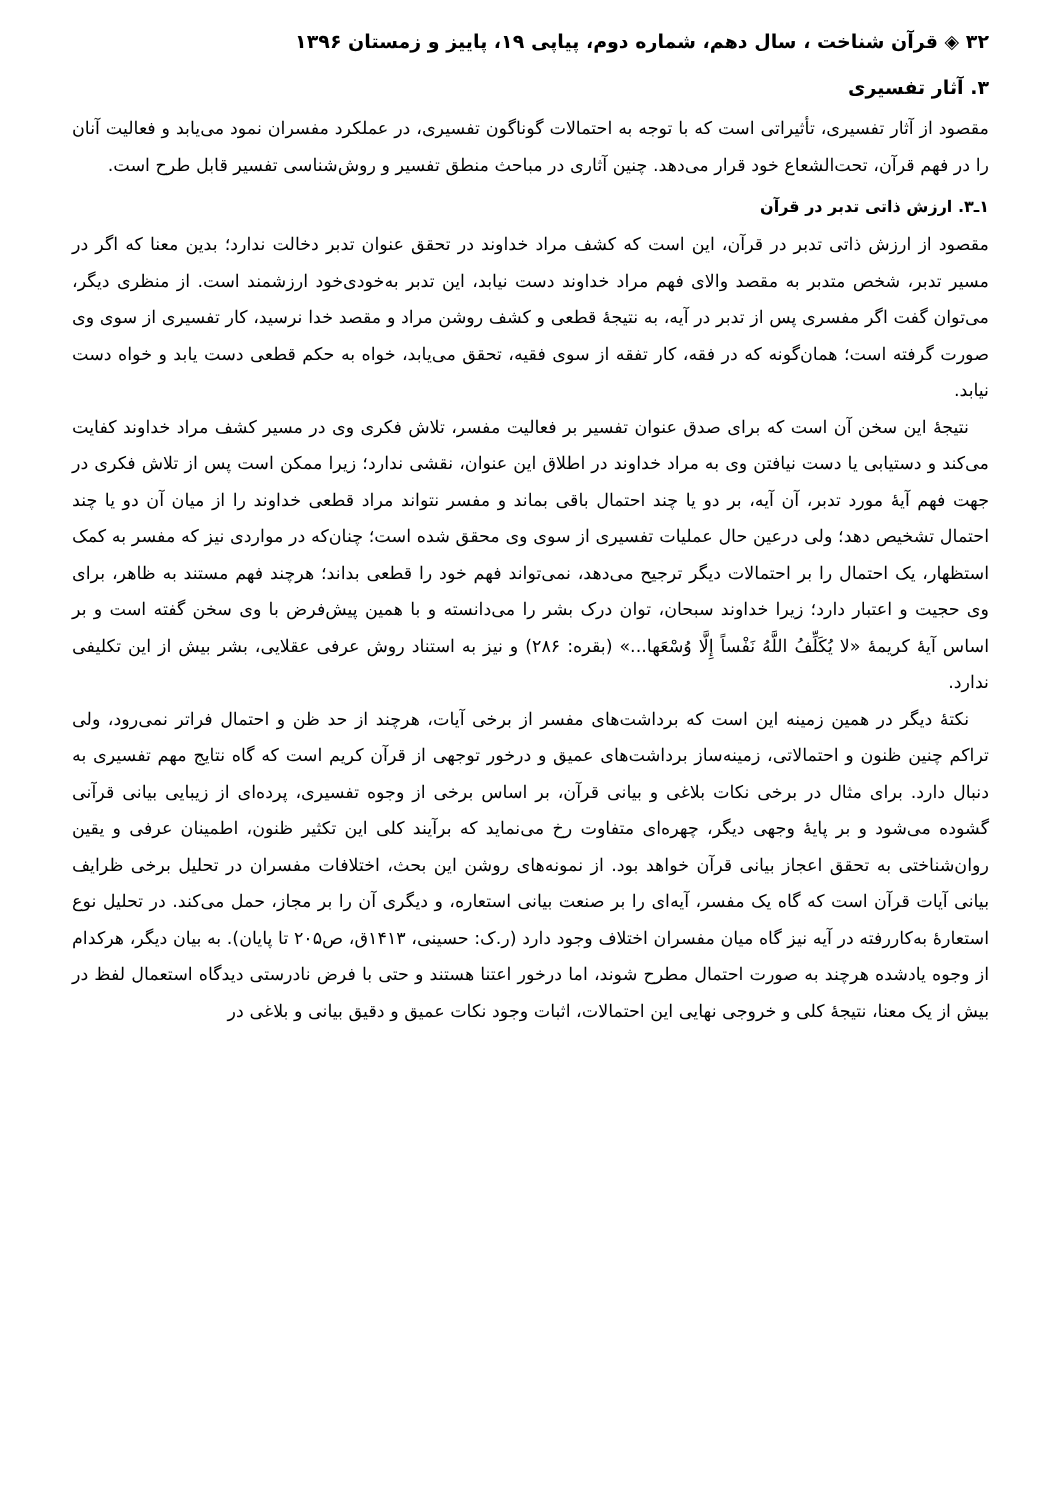۳۲ ◈ قرآن شناخت ، سال دهم، شماره دوم، پیاپی ۱۹، پاییز و زمستان ۱۳۹۶
۳. آثار تفسیری
مقصود از آثار تفسیری، تأثیراتی است که با توجه به احتمالات گوناگون تفسیری، در عملکرد مفسران نمود می‌یابد و فعالیت آنان را در فهم قرآن، تحت‌الشعاع خود قرار می‌دهد. چنین آثاری در مباحث منطق تفسیر و روش‌شناسی تفسیر قابل طرح است.
۱ـ۳. ارزش ذاتی تدبر در قرآن
مقصود از ارزش ذاتی تدبر در قرآن، این است که کشف مراد خداوند در تحقق عنوان تدبر دخالت ندارد؛ بدین معنا که اگر در مسیر تدبر، شخص متدبر به مقصد والای فهم مراد خداوند دست نیابد، این تدبر به‌خودی‌خود ارزشمند است. از منظری دیگر، می‌توان گفت اگر مفسری پس از تدبر در آیه، به نتیجهٔ قطعی و کشف روشن مراد و مقصد خدا نرسید، کار تفسیری از سوی وی صورت گرفته است؛ همان‌گونه که در فقه، کار تفقه از سوی فقیه، تحقق می‌یابد، خواه به حکم قطعی دست یابد و خواه دست نیابد.
نتیجهٔ این سخن آن است که برای صدق عنوان تفسیر بر فعالیت مفسر، تلاش فکری وی در مسیر کشف مراد خداوند کفایت می‌کند و دستیابی یا دست نیافتن وی به مراد خداوند در اطلاق این عنوان، نقشی ندارد؛ زیرا ممکن است پس از تلاش فکری در جهت فهم آیهٔ مورد تدبر، آن آیه، بر دو یا چند احتمال باقی بماند و مفسر نتواند مراد قطعی خداوند را از میان آن دو یا چند احتمال تشخیص دهد؛ ولی درعین حال عملیات تفسیری از سوی وی محقق شده است؛ چنان‌که در مواردی نیز که مفسر به کمک استظهار، یک احتمال را بر احتمالات دیگر ترجیح می‌دهد، نمی‌تواند فهم خود را قطعی بداند؛ هرچند فهم مستند به ظاهر، برای وی حجیت و اعتبار دارد؛ زیرا خداوند سبحان، توان درک بشر را می‌دانسته و با همین پیش‌فرض با وی سخن گفته است و بر اساس آیهٔ کریمهٔ «لا یُکَلِّفُ اللَّهُ نَفْساً إِلَّا وُسْعَها...» (بقره: ۲۸۶) و نیز به استناد روش عرفی عقلایی، بشر بیش از این تکلیفی ندارد.
نکتهٔ دیگر در همین زمینه این است که برداشت‌های مفسر از برخی آیات، هرچند از حد ظن و احتمال فراتر نمی‌رود، ولی تراکم چنین ظنون و احتمالاتی، زمینه‌ساز برداشت‌های عمیق و درخور توجهی از قرآن کریم است که گاه نتایج مهم تفسیری به دنبال دارد. برای مثال در برخی نکات بلاغی و بیانی قرآن، بر اساس برخی از وجوه تفسیری، پرده‌ای از زیبایی بیانی قرآنی گشوده می‌شود و بر پایهٔ وجهی دیگر، چهره‌ای متفاوت رخ می‌نماید که برآیند کلی این تکثیر ظنون، اطمینان عرفی و یقین روان‌شناختی به تحقق اعجاز بیانی قرآن خواهد بود. از نمونه‌های روشن این بحث، اختلافات مفسران در تحلیل برخی ظرایف بیانی آیات قرآن است که گاه یک مفسر، آیه‌ای را بر صنعت بیانی استعاره، و دیگری آن را بر مجاز، حمل می‌کند. در تحلیل نوع استعارهٔ به‌کاررفته در آیه نیز گاه میان مفسران اختلاف وجود دارد (ر.ک: حسینی، ۱۴۱۳ق، ص۲۰۵ تا پایان). به بیان دیگر، هرکدام از وجوه یادشده هرچند به صورت احتمال مطرح شوند، اما درخور اعتنا هستند و حتی با فرض نادرستی دیدگاه استعمال لفظ در بیش از یک معنا، نتیجهٔ کلی و خروجی نهایی این احتمالات، اثبات وجود نکات عمیق و دقیق بیانی و بلاغی در